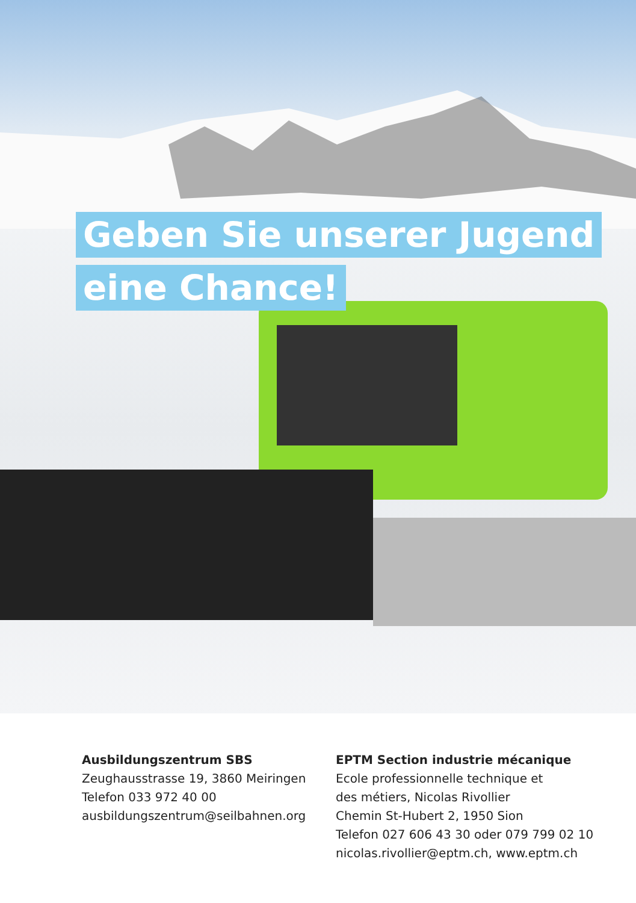Geben Sie unserer Jugend
eine Chance!
Ausbildungszentrum SBS
Zeughausstrasse 19, 3860 Meiringen
Telefon 033 972 40 00
ausbildungszentrum@seilbahnen.org
EPTM Section industrie mécanique
Ecole professionnelle technique et
des métiers, Nicolas Rivollier
Chemin St-Hubert 2, 1950 Sion
Telefon 027 606 43 30 oder 079 799 02 10
nicolas.rivollier@eptm.ch, www.eptm.ch